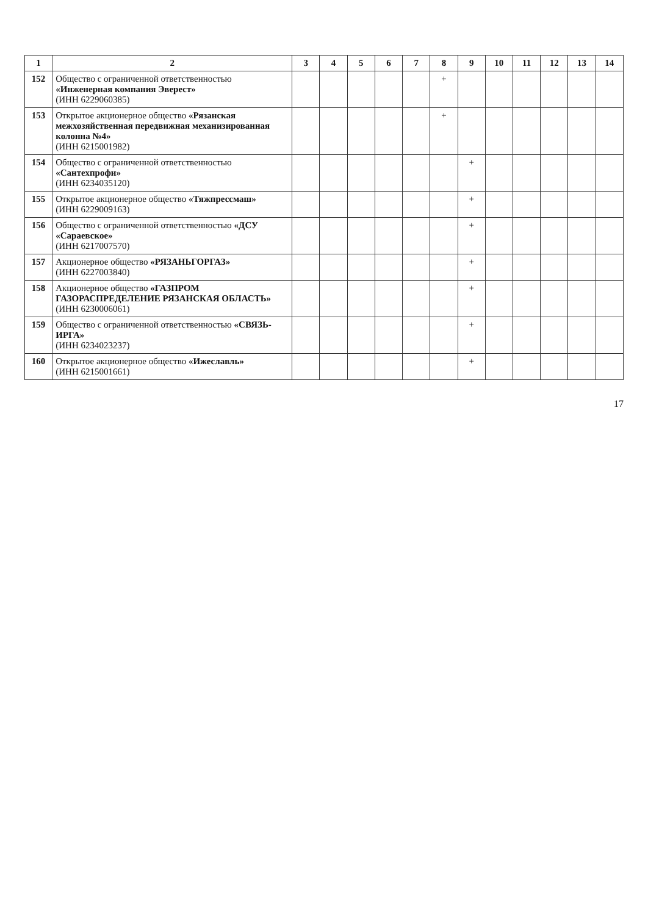| 1 | 2 | 3 | 4 | 5 | 6 | 7 | 8 | 9 | 10 | 11 | 12 | 13 | 14 |
| --- | --- | --- | --- | --- | --- | --- | --- | --- | --- | --- | --- | --- | --- |
| 152 | Общество с ограниченной ответственностью «Инженерная компания Эверест» (ИНН 6229060385) | | | | | | + | | | | | | |
| 153 | Открытое акционерное общество «Рязанская межхозяйственная передвижная механизированная колонна №4» (ИНН 6215001982) | | | | | | + | | | | | | |
| 154 | Общество с ограниченной ответственностью «Сантехпрофи» (ИНН 6234035120) | | | | | | | + | | | | | |
| 155 | Открытое акционерное общество «Тяжпрессмаш» (ИНН 6229009163) | | | | | | | + | | | | | |
| 156 | Общество с ограниченной ответственностью «ДСУ «Сараевское» (ИНН 6217007570) | | | | | | | + | | | | | |
| 157 | Акционерное общество «РЯЗАНЬГОРГАЗ» (ИНН 6227003840) | | | | | | | + | | | | | |
| 158 | Акционерное общество «ГАЗПРОМ ГАЗОРАСПРЕДЕЛЕНИЕ РЯЗАНСКАЯ ОБЛАСТЬ» (ИНН 6230006061) | | | | | | | + | | | | | |
| 159 | Общество с ограниченной ответственностью «СВЯЗЬ-ИРГА» (ИНН 6234023237) | | | | | | | + | | | | | |
| 160 | Открытое акционерное общество «Ижеславль» (ИНН 6215001661) | | | | | | | + | | | | | |
17